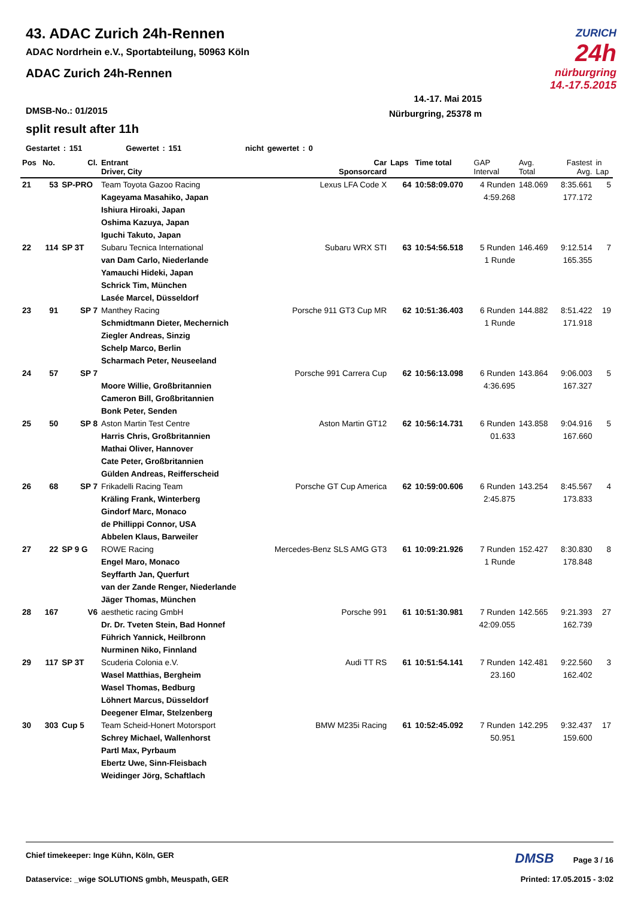43. ADAC Zurich 24h-Rennen
ADAC Nordrhein e.V., Sportabteilung, 50963 Köln
ADAC Zurich 24h-Rennen
ZURICH
24h
nürburgring
14.-17.5.2015
14.-17. Mai 2015
Nürburgring, 25378 m
DMSB-No.: 01/2015
split result after 11h
Gestartet : 151 Gewertet : 151 nicht gewertet : 0
| Pos | No. | Cl. | Entrant Driver, City | Car Sponsorcard | Laps | Time total | GAP Interval | Avg. Total | Fastest Avg. | in Lap |
| --- | --- | --- | --- | --- | --- | --- | --- | --- | --- | --- |
| 21 | 53 | SP-PRO | Team Toyota Gazoo Racing Kageyama Masahiko, Japan Ishiura Hiroaki, Japan Oshima Kazuya, Japan Iguchi Takuto, Japan | Lexus LFA Code X | 64 | 10:58:09.070 | 4 Runden 4:59.268 | 148.069 | 8:35.661 177.172 | 5 |
| 22 | 114 | SP 3T | Subaru Tecnica International van Dam Carlo, Niederlande Yamauchi Hideki, Japan Schrick Tim, München Lasée Marcel, Düsseldorf | Subaru WRX STI | 63 | 10:54:56.518 | 5 Runden 1 Runde | 146.469 | 9:12.514 165.355 | 7 |
| 23 | 91 | SP 7 | Manthey Racing Schmidtmann Dieter, Mechernich Ziegler Andreas, Sinzig Schelp Marco, Berlin Scharmach Peter, Neuseeland | Porsche 911 GT3 Cup MR | 62 | 10:51:36.403 | 6 Runden 1 Runde | 144.882 | 8:51.422 171.918 | 19 |
| 24 | 57 | SP 7 | Moore Willie, Großbritannien Cameron Bill, Großbritannien Bonk Peter, Senden | Porsche 991 Carrera Cup | 62 | 10:56:13.098 | 6 Runden 4:36.695 | 143.864 | 9:06.003 167.327 | 5 |
| 25 | 50 | SP 8 | Aston Martin Test Centre Harris Chris, Großbritannien Mathai Oliver, Hannover Cate Peter, Großbritannien Gülden Andreas, Reifferscheid | Aston Martin GT12 | 62 | 10:56:14.731 | 6 Runden 01.633 | 143.858 | 9:04.916 167.660 | 5 |
| 26 | 68 | SP 7 | Frikadelli Racing Team Kräling Frank, Winterberg Gindorf Marc, Monaco de Phillippi Connor, USA Abbelen Klaus, Barweiler | Porsche GT Cup America | 62 | 10:59:00.606 | 6 Runden 2:45.875 | 143.254 | 8:45.567 173.833 | 4 |
| 27 | 22 | SP 9 G | ROWE Racing Engel Maro, Monaco Seyffarth Jan, Querfurt van der Zande Renger, Niederlande Jäger Thomas, München | Mercedes-Benz SLS AMG GT3 | 61 | 10:09:21.926 | 7 Runden 1 Runde | 152.427 | 8:30.830 178.848 | 8 |
| 28 | 167 | V6 | aesthetic racing GmbH Dr. Dr. Tveten Stein, Bad Honnef Führich Yannick, Heilbronn Nurminen Niko, Finnland | Porsche 991 | 61 | 10:51:30.981 | 7 Runden 42:09.055 | 142.565 | 9:21.393 162.739 | 27 |
| 29 | 117 | SP 3T | Scuderia Colonia e.V. Wasel Matthias, Bergheim Wasel Thomas, Bedburg Löhnert Marcus, Düsseldorf Deegener Elmar, Stelzenberg | Audi TT RS | 61 | 10:51:54.141 | 7 Runden 23.160 | 142.481 | 9:22.560 162.402 | 3 |
| 30 | 303 | Cup 5 | Team Scheid-Honert Motorsport Schrey Michael, Wallenhorst Partl Max, Pyrbaum Ebertz Uwe, Sinn-Fleisbach Weidinger Jörg, Schaftlach | BMW M235i Racing | 61 | 10:52:45.092 | 7 Runden 50.951 | 142.295 | 9:32.437 159.600 | 17 |
Chief timekeeper: Inge Kühn, Köln, GER DMSB Page 3 / 16
Dataservice: _wige SOLUTIONS gmbh, Meuspath, GER Printed: 17.05.2015 - 3:02